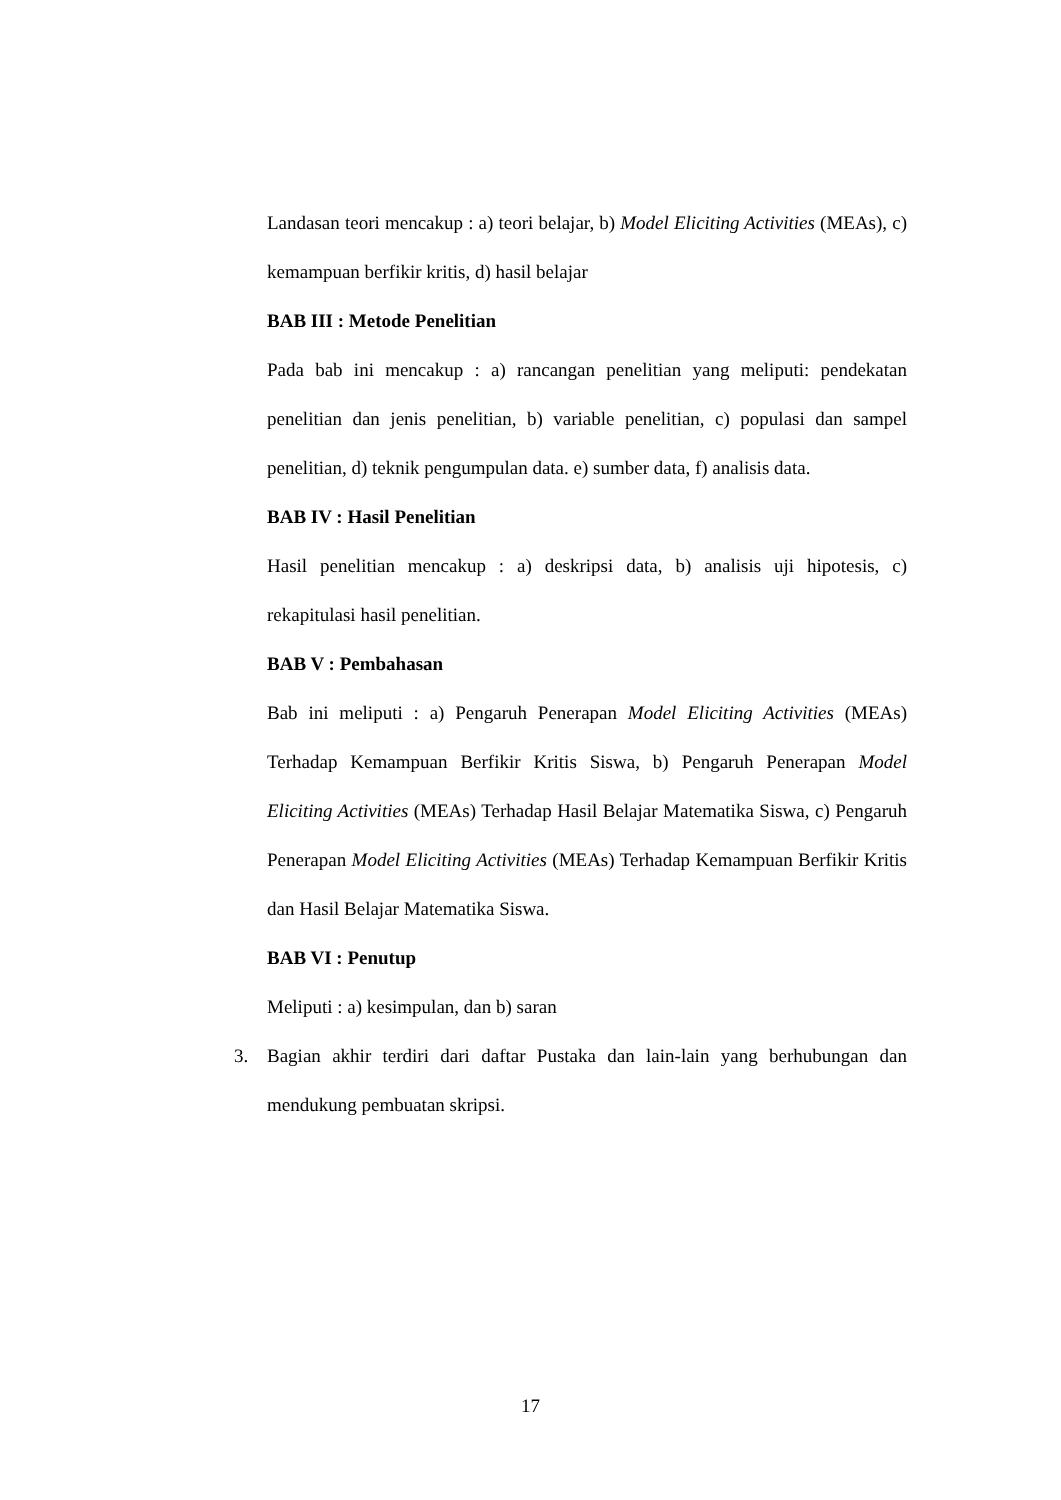Landasan teori mencakup : a) teori belajar, b) Model Eliciting Activities (MEAs), c) kemampuan berfikir kritis, d) hasil belajar
BAB III : Metode Penelitian
Pada bab ini mencakup : a) rancangan penelitian yang meliputi: pendekatan penelitian dan jenis penelitian, b) variable penelitian, c) populasi dan sampel penelitian, d) teknik pengumpulan data. e) sumber data, f) analisis data.
BAB IV : Hasil Penelitian
Hasil penelitian mencakup : a) deskripsi data, b) analisis uji hipotesis, c) rekapitulasi hasil penelitian.
BAB V : Pembahasan
Bab ini meliputi : a) Pengaruh Penerapan Model Eliciting Activities (MEAs) Terhadap Kemampuan Berfikir Kritis Siswa, b) Pengaruh Penerapan Model Eliciting Activities (MEAs) Terhadap Hasil Belajar Matematika Siswa, c) Pengaruh Penerapan Model Eliciting Activities (MEAs) Terhadap Kemampuan Berfikir Kritis dan Hasil Belajar Matematika Siswa.
BAB VI : Penutup
Meliputi : a) kesimpulan, dan b) saran
3. Bagian akhir terdiri dari daftar Pustaka dan lain-lain yang berhubungan dan mendukung pembuatan skripsi.
17